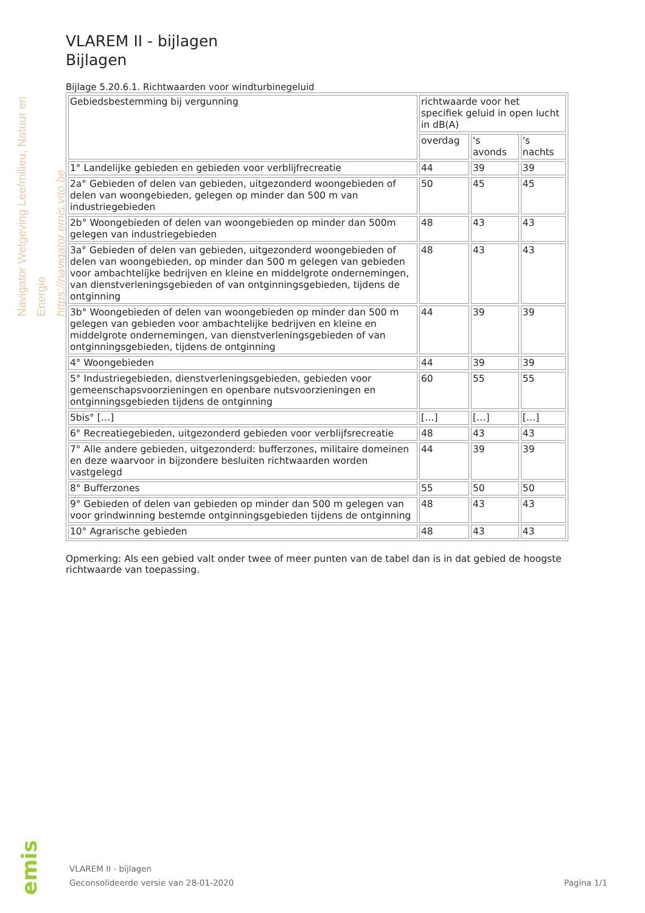Navigator Wetgeving Leefmilieu, Natuur en Energie
https://navigator.emis.vito.be
VLAREM II - bijlagen
Bijlagen
Bijlage 5.20.6.1. Richtwaarden voor windturbinegeluid
| Gebiedsbestemming bij vergunning | richtwaarde voor het specifiek geluid in open lucht in dB(A) | | |
| | overdag | 's avonds | 's nachts |
| 1° Landelijke gebieden en gebieden voor verblijfrecreatie | 44 | 39 | 39 |
| 2a° Gebieden of delen van gebieden, uitgezonderd woongebieden of delen van woongebieden, gelegen op minder dan 500 m van industriegebieden | 50 | 45 | 45 |
| 2b° Woongebieden of delen van woongebieden op minder dan 500m gelegen van industriegebieden | 48 | 43 | 43 |
| 3a° Gebieden of delen van gebieden, uitgezonderd woongebieden of delen van woongebieden, op minder dan 500 m gelegen van gebieden voor ambachtelijke bedrijven en kleine en middelgrote ondernemingen, van dienstverleningsgebieden of van ontginningsgebieden, tijdens de ontginning | 48 | 43 | 43 |
| 3b° Woongebieden of delen van woongebieden op minder dan 500 m gelegen van gebieden voor ambachtelijke bedrijven en kleine en middelgrote ondernemingen, van dienstverleningsgebieden of van ontginningsgebieden, tijdens de ontginning | 44 | 39 | 39 |
| 4° Woongebieden | 44 | 39 | 39 |
| 5° Industriegebieden, dienstverleningsgebieden, gebieden voor gemeenschapsvoorzieningen en openbare nutsvoorzieningen en ontginningsgebieden tijdens de ontginning | 60 | 55 | 55 |
| 5bis° […] | […] | […] | […] |
| 6° Recreatiegebieden, uitgezonderd gebieden voor verblijfsrecreatie | 48 | 43 | 43 |
| 7° Alle andere gebieden, uitgezonderd: bufferzones, militaire domeinen en deze waarvoor in bijzondere besluiten richtwaarden worden vastgelegd | 44 | 39 | 39 |
| 8° Bufferzones | 55 | 50 | 50 |
| 9° Gebieden of delen van gebieden op minder dan 500 m gelegen van voor grindwinning bestemde ontginningsgebieden tijdens de ontginning | 48 | 43 | 43 |
| 10° Agrarische gebieden | 48 | 43 | 43 |
Opmerking: Als een gebied valt onder twee of meer punten van de tabel dan is in dat gebied de hoogste richtwaarde van toepassing.
emis
VLAREM II - bijlagen
Geconsolideerde versie van 28-01-2020 Pagina 1/1